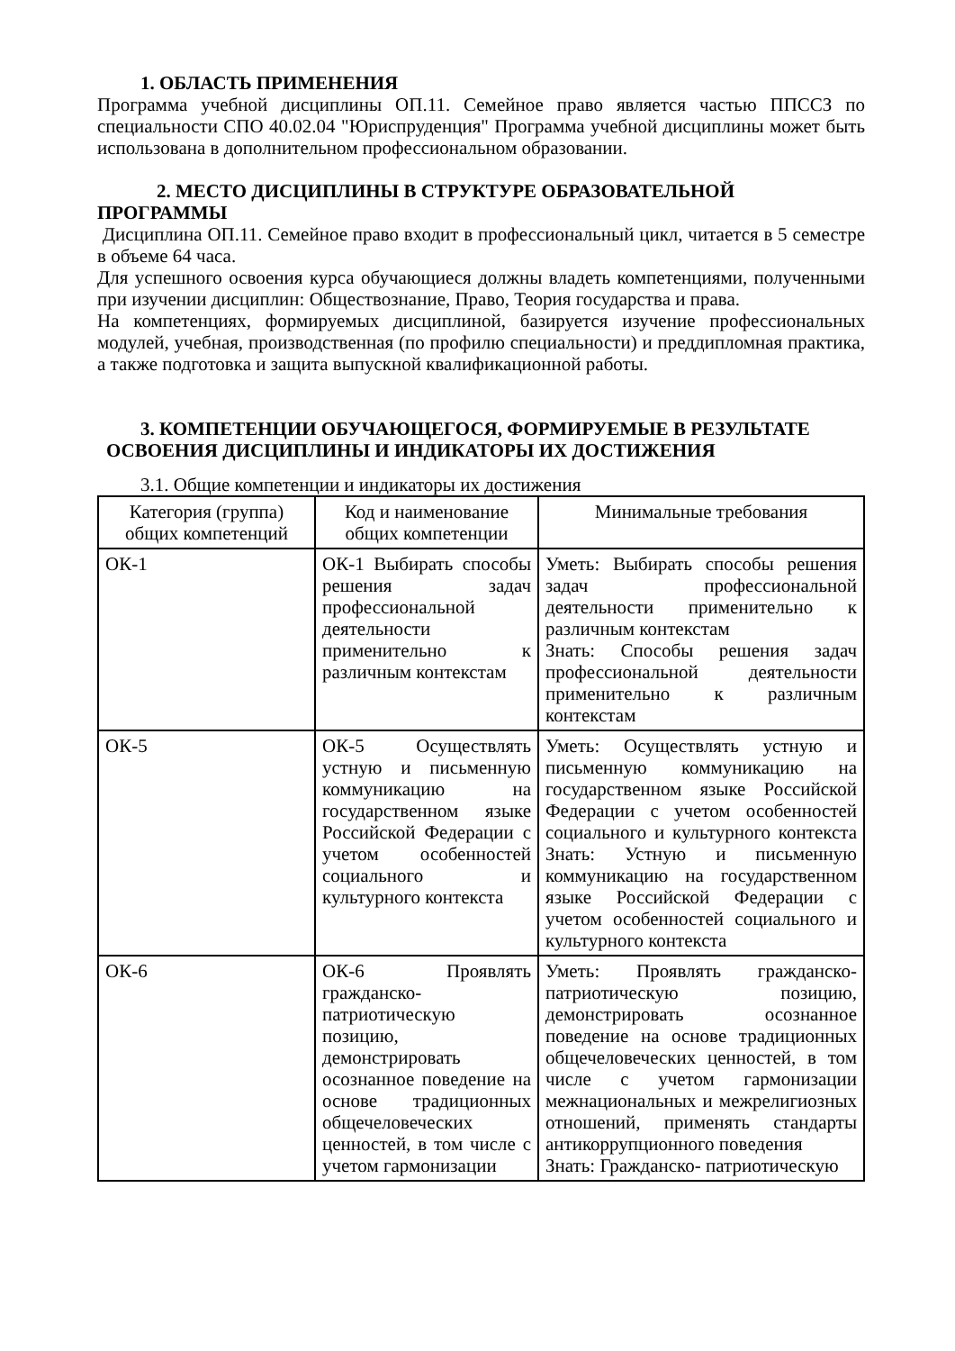1. ОБЛАСТЬ ПРИМЕНЕНИЯ
Программа учебной дисциплины ОП.11. Семейное право является частью ППССЗ по специальности СПО 40.02.04 "Юриспруденция" Программа учебной дисциплины может быть использована в дополнительном профессиональном образовании.
2. МЕСТО ДИСЦИПЛИНЫ В СТРУКТУРЕ ОБРАЗОВАТЕЛЬНОЙ
ПРОГРАММЫ
Дисциплина ОП.11. Семейное право входит в профессиональный цикл, читается в 5 семестре в объеме 64 часа.
Для успешного освоения курса обучающиеся должны владеть компетенциями, полученными при изучении дисциплин: Обществознание, Право, Теория государства и права.
На компетенциях, формируемых дисциплиной, базируется изучение профессиональных модулей, учебная, производственная (по профилю специальности) и преддипломная практика, а также подготовка и защита выпускной квалификационной работы.
3. КОМПЕТЕНЦИИ ОБУЧАЮЩЕГОСЯ, ФОРМИРУЕМЫЕ В РЕЗУЛЬТАТЕ
ОСВОЕНИЯ ДИСЦИПЛИНЫ И ИНДИКАТОРЫ ИХ ДОСТИЖЕНИЯ
3.1. Общие компетенции и индикаторы их достижения
| Категория (группа) общих компетенций | Код и наименование общих компетенции | Минимальные требования |
| --- | --- | --- |
| ОК-1 | ОК-1 Выбирать способы решения задач профессиональной деятельности применительно к различным контекстам | Уметь: Выбирать способы решения задач профессиональной деятельности применительно к различным контекстам Знать: Способы решения задач профессиональной деятельности применительно к различным контекстам |
| ОК-5 | ОК-5 Осуществлять устную и письменную коммуникацию на государственном языке Российской Федерации с учетом особенностей социального и культурного контекста | Уметь: Осуществлять устную и письменную коммуникацию на государственном языке Российской Федерации с учетом особенностей социального и культурного контекста Знать: Устную и письменную коммуникацию на государственном языке Российской Федерации с учетом особенностей социального и культурного контекста |
| ОК-6 | ОК-6 Проявлять гражданско-патриотическую позицию, демонстрировать осознанное поведение на основе традиционных общечеловеческих ценностей, в том числе с учетом гармонизации | Уметь: Проявлять гражданско-патриотическую позицию, демонстрировать осознанное поведение на основе традиционных общечеловеческих ценностей, в том числе с учетом гармонизации межнациональных и межрелигиозных отношений, применять стандарты антикоррупционного поведения Знать: Гражданско- патриотическую |